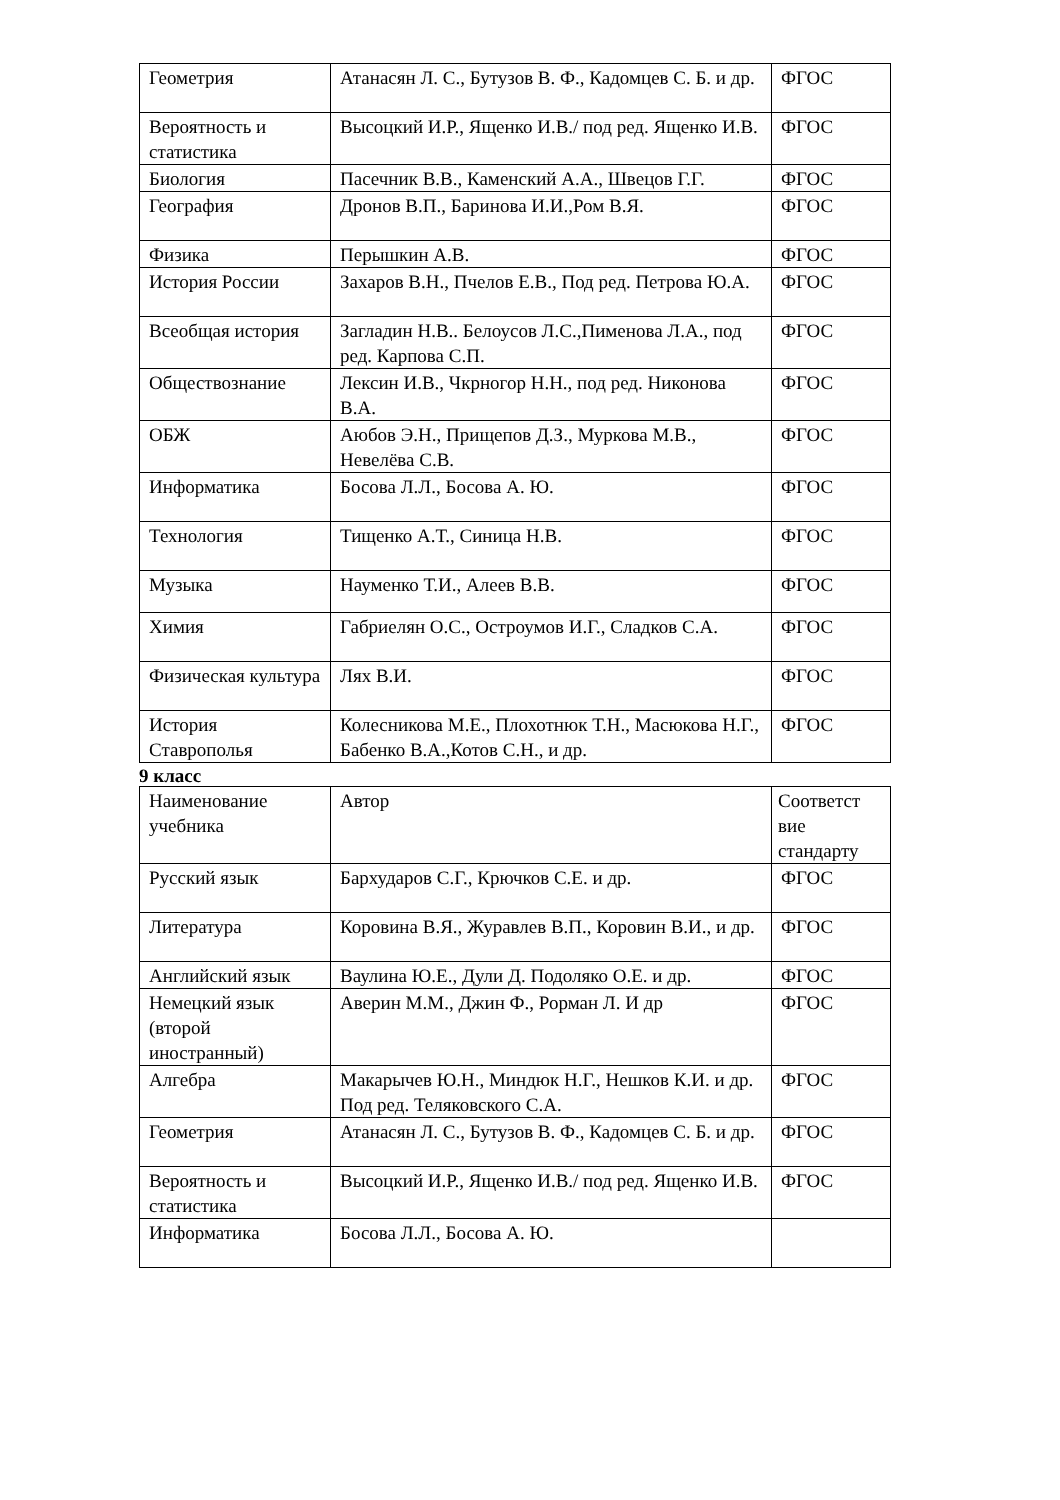| Геометрия | Атанасян Л. С., Бутузов В. Ф., Кадомцев С. Б. и др. | ФГОС |
| Вероятность и статистика | Высоцкий И.Р., Ященко И.В./ под ред. Ященко И.В. | ФГОС |
| Биология | Пасечник В.В., Каменский А.А., Швецов Г.Г. | ФГОС |
| География | Дронов В.П., Баринова И.И.,Ром В.Я. | ФГОС |
| Физика | Перышкин А.В. | ФГОС |
| История России | Захаров В.Н., Пчелов Е.В., Под ред. Петрова Ю.А. | ФГОС |
| Всеобщая история | Загладин Н.В.. Белоусов Л.С.,Пименова Л.А., под ред. Карпова С.П. | ФГОС |
| Обществознание | Лексин И.В., Чкрногор Н.Н., под ред. Никонова В.А. | ФГОС |
| ОБЖ | Аюбов Э.Н., Прищепов Д.З., Муркова М.В., Невелёва С.В. | ФГОС |
| Информатика | Босова Л.Л., Босова А. Ю. | ФГОС |
| Технология | Тищенко А.Т., Синица Н.В. | ФГОС |
| Музыка | Науменко Т.И., Алеев В.В. | ФГОС |
| Химия | Габриелян О.С., Остроумов И.Г., Сладков С.А. | ФГОС |
| Физическая культура | Лях В.И. | ФГОС |
| История Ставрополья | Колесникова М.Е., Плохотнюк Т.Н., Масюкова Н.Г., Бабенко В.А.,Котов С.Н., и др. | ФГОС |
9 класс
| Наименование учебника | Автор | Соответст вие стандарту |
| Русский язык | Бархударов С.Г., Крючков С.Е. и др. | ФГОС |
| Литература | Коровина В.Я., Журавлев В.П., Коровин В.И., и др. | ФГОС |
| Английский язык | Ваулина Ю.Е., Дули Д. Подоляко О.Е. и др. | ФГОС |
| Немецкий язык (второй иностранный) | Аверин М.М., Джин Ф., Рорман Л. И др | ФГОС |
| Алгебра | Макарычев Ю.Н., Миндюк Н.Г., Нешков К.И. и др. Под ред. Теляковского С.А. | ФГОС |
| Геометрия | Атанасян Л. С., Бутузов В. Ф., Кадомцев С. Б. и др. | ФГОС |
| Вероятность и статистика | Высоцкий И.Р., Ященко И.В./ под ред. Ященко И.В. | ФГОС |
| Информатика | Босова Л.Л., Босова А. Ю. | |